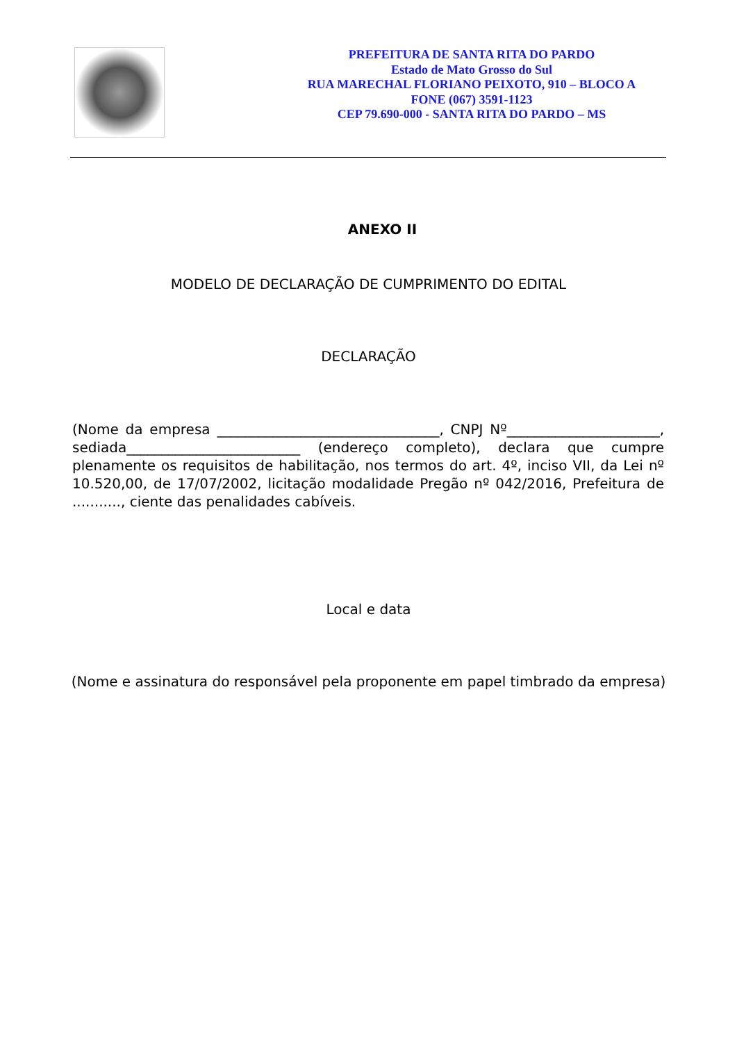PREFEITURA DE SANTA RITA DO PARDO
Estado de Mato Grosso do Sul
RUA MARECHAL FLORIANO PEIXOTO, 910 – BLOCO A
FONE (067) 3591-1123
CEP 79.690-000 - SANTA RITA DO PARDO – MS
ANEXO II
MODELO DE DECLARAÇÃO DE CUMPRIMENTO DO EDITAL
DECLARAÇÃO
(Nome da empresa ________________________________, CNPJ Nº______________________, sediada_________________________ (endereço completo), declara que cumpre plenamente os requisitos de habilitação, nos termos do art. 4º, inciso VII, da Lei nº 10.520,00, de 17/07/2002, licitação modalidade Pregão nº 042/2016, Prefeitura de ..........., ciente das penalidades cabíveis.
Local e data
(Nome e assinatura do responsável pela proponente em papel timbrado da empresa)